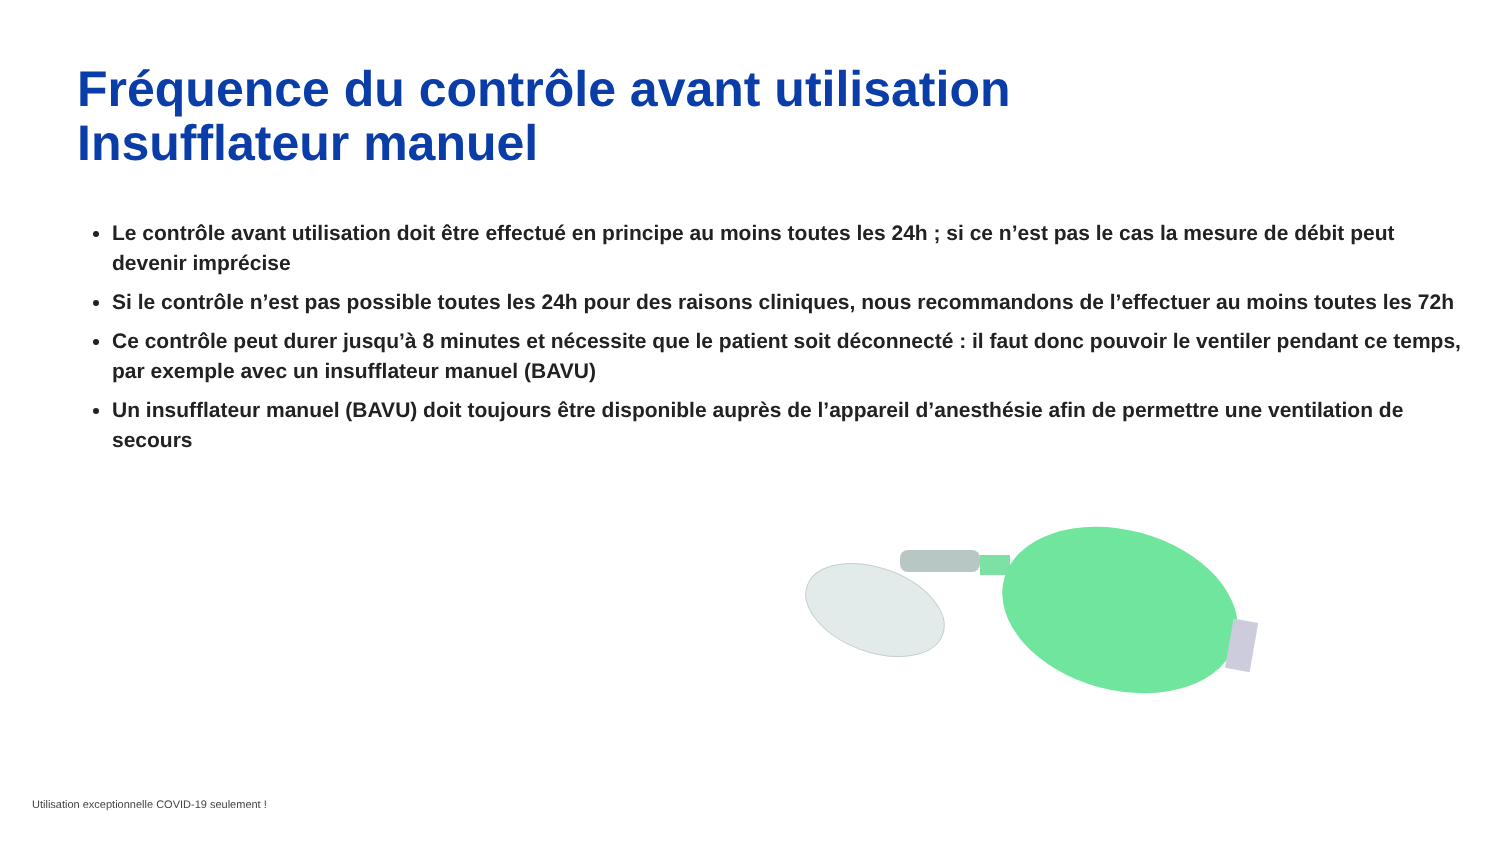Fréquence du contrôle avant utilisation
Insufflateur manuel
Le contrôle avant utilisation doit être effectué en principe au moins toutes les 24h ; si ce n’est pas le cas la mesure de débit peut devenir imprécise
Si le contrôle n’est pas possible toutes les 24h pour des raisons cliniques, nous recommandons de l’effectuer au moins toutes les 72h
Ce contrôle peut durer jusqu’à 8 minutes et nécessite que le patient soit déconnecté : il faut donc pouvoir le ventiler pendant ce temps, par exemple avec un insufflateur manuel (BAVU)
Un insufflateur manuel (BAVU) doit toujours être disponible auprès de l’appareil d’anesthésie afin de permettre une ventilation de secours
Utilisation exceptionnelle COVID-19 seulement !